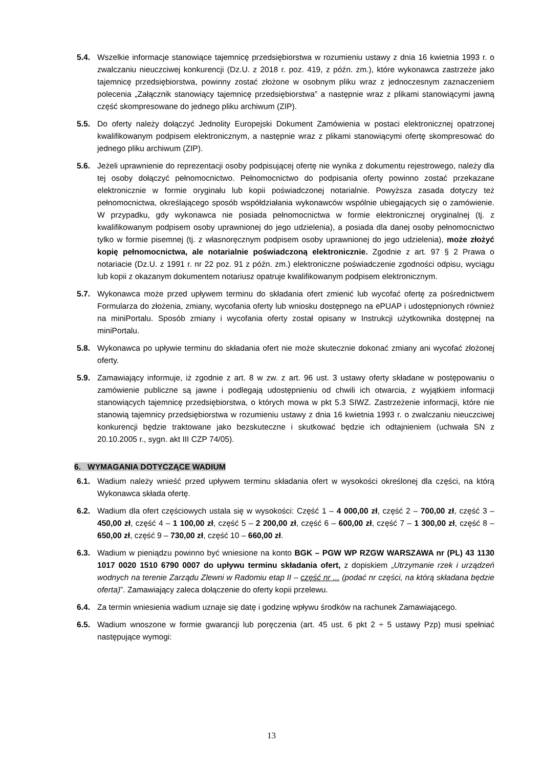5.4. Wszelkie informacje stanowiące tajemnicę przedsiębiorstwa w rozumieniu ustawy z dnia 16 kwietnia 1993 r. o zwalczaniu nieuczciwej konkurencji (Dz.U. z 2018 r. poz. 419, z późn. zm.), które wykonawca zastrzeże jako tajemnicę przedsiębiorstwa, powinny zostać złożone w osobnym pliku wraz z jednoczesnym zaznaczeniem polecenia „Załącznik stanowiący tajemnicę przedsiębiorstwa” a następnie wraz z plikami stanowiącymi jawną część skompresowane do jednego pliku archiwum (ZIP).
5.5. Do oferty należy dołączyć Jednolity Europejski Dokument Zamówienia w postaci elektronicznej opatrzonej kwalifikowanym podpisem elektronicznym, a następnie wraz z plikami stanowiącymi ofertę skompresować do jednego pliku archiwum (ZIP).
5.6. Jeżeli uprawnienie do reprezentacji osoby podpisującej ofertę nie wynika z dokumentu rejestrowego, należy dla tej osoby dołączyć pełnomocnictwo. Pełnomocnictwo do podpisania oferty powinno zostać przekazane elektronicznie w formie oryginału lub kopii poświadczonej notarialnie. Powyższa zasada dotyczy też pełnomocnictwa, określającego sposób współdziałania wykonawców wspólnie ubiegających się o zamówienie. W przypadku, gdy wykonawca nie posiada pełnomocnictwa w formie elektronicznej oryginalnej (tj. z kwalifikowanym podpisem osoby uprawnionej do jego udzielenia), a posiada dla danej osoby pełnomocnictwo tylko w formie pisemnej (tj. z własnoręcznym podpisem osoby uprawnionej do jego udzielenia), może złożyć kopię pełnomocnictwa, ale notarialnie poświadczoną elektronicznie. Zgodnie z art. 97 § 2 Prawa o notariacie (Dz.U. z 1991 r. nr 22 poz. 91 z późn. zm.) elektroniczne poświadczenie zgodności odpisu, wyciągu lub kopii z okazanym dokumentem notariusz opatruje kwalifikowanym podpisem elektronicznym.
5.7. Wykonawca może przed upływem terminu do składania ofert zmienić lub wycofać ofertę za pośrednictwem Formularza do złożenia, zmiany, wycofania oferty lub wniosku dostępnego na ePUAP i udostępnionych również na miniPortalu. Sposób zmiany i wycofania oferty został opisany w Instrukcji użytkownika dostępnej na miniPortalu.
5.8. Wykonawca po upływie terminu do składania ofert nie może skutecznie dokonać zmiany ani wycofać złożonej oferty.
5.9. Zamawiający informuje, iż zgodnie z art. 8 w zw. z art. 96 ust. 3 ustawy oferty składane w postępowaniu o zamówienie publiczne są jawne i podlegają udostępnieniu od chwili ich otwarcia, z wyjątkiem informacji stanowiących tajemnicę przedsiębiorstwa, o których mowa w pkt 5.3 SIWZ. Zastrzeżenie informacji, które nie stanowią tajemnicy przedsiębiorstwa w rozumieniu ustawy z dnia 16 kwietnia 1993 r. o zwalczaniu nieuczciwej konkurencji będzie traktowane jako bezskuteczne i skutkować będzie ich odtajnieniem (uchwała SN z 20.10.2005 r., sygn. akt III CZP 74/05).
6. WYMAGANIA DOTYCZĄCE WADIUM
6.1. Wadium należy wnieść przed upływem terminu składania ofert w wysokości określonej dla części, na którą Wykonawca składa ofertę.
6.2. Wadium dla ofert częściowych ustala się w wysokości: Część 1 – 4 000,00 zł, część 2 – 700,00 zł, część 3 – 450,00 zł, część 4 – 1 100,00 zł, część 5 – 2 200,00 zł, część 6 – 600,00 zł, część 7 – 1 300,00 zł, część 8 – 650,00 zł, część 9 – 730,00 zł, część 10 – 660,00 zł.
6.3. Wadium w pieniądzu powinno być wniesione na konto BGK – PGW WP RZGW WARSZAWA nr (PL) 43 1130 1017 0020 1510 6790 0007 do upływu terminu składania ofert, z dopiskiem „Utrzymanie rzek i urządzeń wodnych na terenie Zarządu Zlewni w Radomiu etap II – część nr ... (podać nr części, na którą składana będzie oferta)”. Zamawiający zaleca dołączenie do oferty kopii przelewu.
6.4. Za termin wniesienia wadium uznaje się datę i godzinę wpływu środków na rachunek Zamawiającego.
6.5. Wadium wnoszone w formie gwarancji lub poręczenia (art. 45 ust. 6 pkt 2 ÷ 5 ustawy Pzp) musi spełniać następujące wymogi:
13